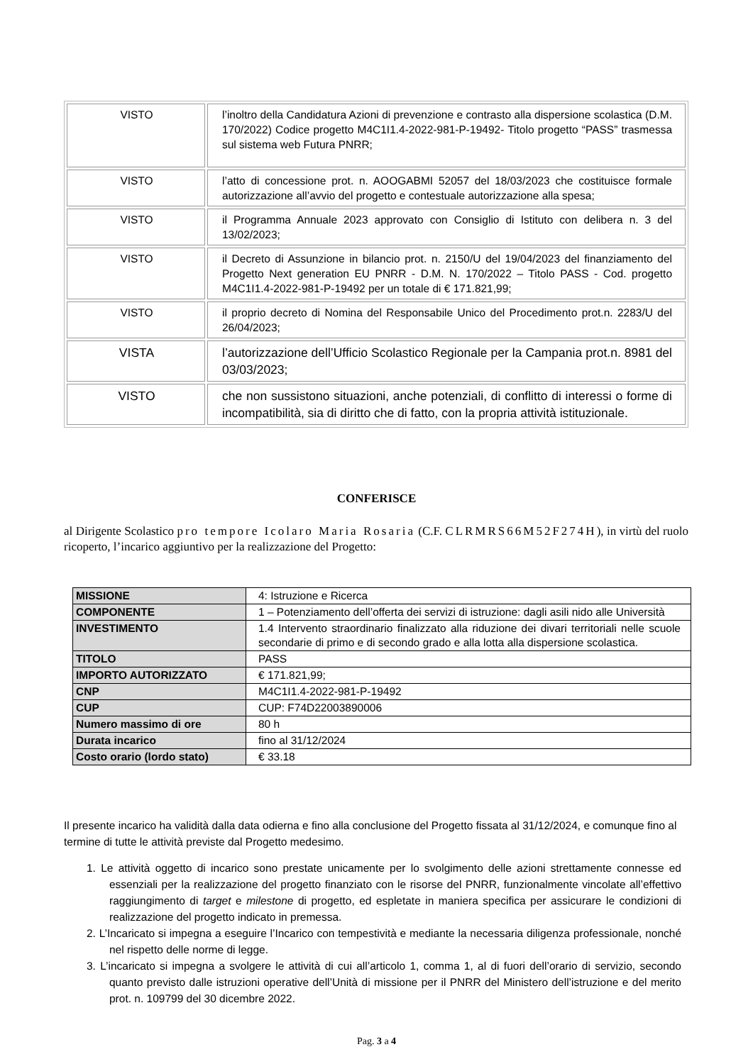| VISTO | l’inoltro della Candidatura Azioni di prevenzione e contrasto alla dispersione scolastica (D.M. 170/2022) Codice progetto M4C1I1.4-2022-981-P-19492- Titolo progetto “PASS” trasmessa sul sistema web Futura PNRR; |
| VISTO | l’atto di concessione prot. n. AOOGABMI 52057 del 18/03/2023 che costituisce formale autorizzazione all’avvio del progetto e contestuale autorizzazione alla spesa; |
| VISTO | il Programma Annuale 2023 approvato con Consiglio di Istituto con delibera n. 3 del 13/02/2023; |
| VISTO | il Decreto di Assunzione in bilancio prot. n. 2150/U del 19/04/2023 del finanziamento del Progetto Next generation EU PNRR - D.M. N. 170/2022 – Titolo PASS - Cod. progetto M4C1I1.4-2022-981-P-19492 per un totale di € 171.821,99; |
| VISTO | il proprio decreto di Nomina del Responsabile Unico del Procedimento prot.n. 2283/U del 26/04/2023; |
| VISTA | l’autorizzazione dell’Ufficio Scolastico Regionale per la Campania prot.n. 8981 del 03/03/2023; |
| VISTO | che non sussistono situazioni, anche potenziali, di conflitto di interessi o forme di incompatibilità, sia di diritto che di fatto, con la propria attività istituzionale. |
CONFERISCE
al Dirigente Scolastico pro tempore Icolaro Maria Rosaria (C.F. CLRMRS66M52F274H), in virtù del ruolo ricoperto, l’incarico aggiuntivo per la realizzazione del Progetto:
| MISSIONE | 4: Istruzione e Ricerca |
| COMPONENTE | 1 – Potenziamento dell’offerta dei servizi di istruzione: dagli asili nido alle Università |
| INVESTIMENTO | 1.4 Intervento straordinario finalizzato alla riduzione dei divari territoriali nelle scuole secondarie di primo e di secondo grado e alla lotta alla dispersione scolastica. |
| TITOLO | PASS |
| IMPORTO AUTORIZZATO | € 171.821,99; |
| CNP | M4C1I1.4-2022-981-P-19492 |
| CUP | CUP: F74D22003890006 |
| Numero massimo di ore | 80 h |
| Durata incarico | fino al 31/12/2024 |
| Costo orario (lordo stato) | € 33.18 |
Il presente incarico ha validità dalla data odierna e fino alla conclusione del Progetto fissata al 31/12/2024, e comunque fino al termine di tutte le attività previste dal Progetto medesimo.
1. Le attività oggetto di incarico sono prestate unicamente per lo svolgimento delle azioni strettamente connesse ed essenziali per la realizzazione del progetto finanziato con le risorse del PNRR, funzionalmente vincolate all’effettivo raggiungimento di target e milestone di progetto, ed espletate in maniera specifica per assicurare le condizioni di realizzazione del progetto indicato in premessa.
2. L’Incaricato si impegna a eseguire l’Incarico con tempestività e mediante la necessaria diligenza professionale, nonché nel rispetto delle norme di legge.
3. L’incaricato si impegna a svolgere le attività di cui all’articolo 1, comma 1, al di fuori dell’orario di servizio, secondo quanto previsto dalle istruzioni operative dell’Unità di missione per il PNRR del Ministero dell’istruzione e del merito prot. n. 109799 del 30 dicembre 2022.
Pag. 3 a 4